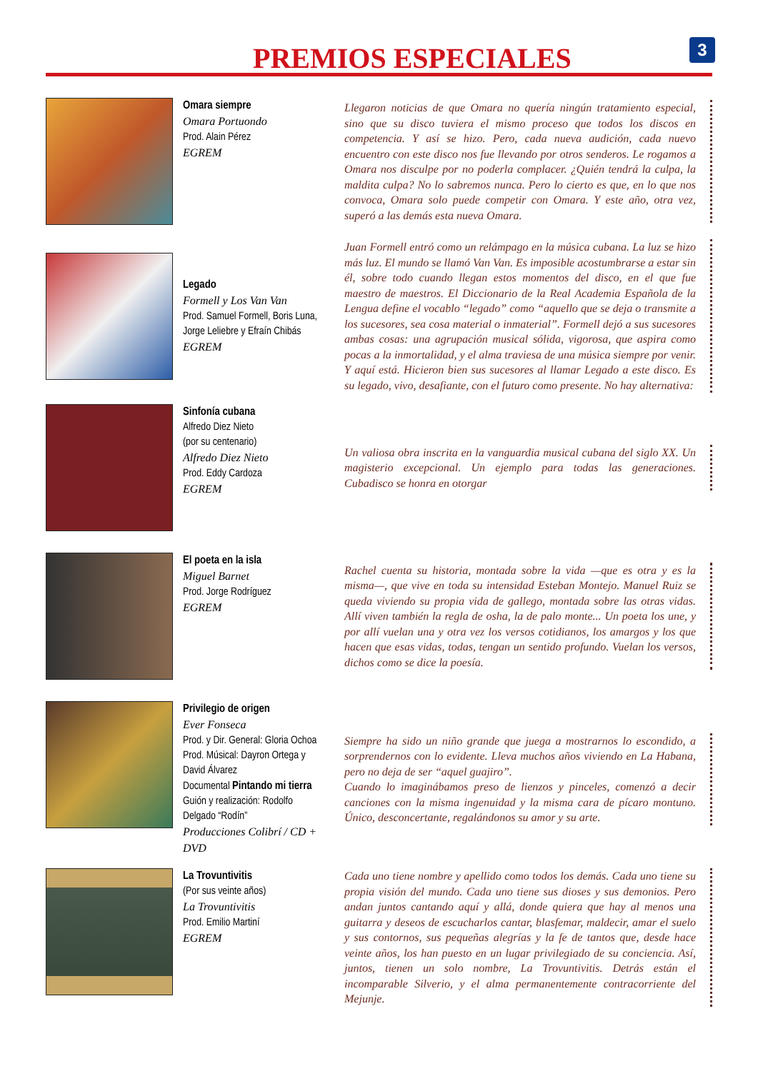PREMIOS ESPECIALES
3
Omara siempre
Omara Portuondo
Prod. Alain Pérez
EGREM
Llegaron noticias de que Omara no quería ningún tratamiento especial, sino que su disco tuviera el mismo proceso que todos los discos en competencia. Y así se hizo. Pero, cada nueva audición, cada nuevo encuentro con este disco nos fue llevando por otros senderos. Le rogamos a Omara nos disculpe por no poderla complacer. ¿Quién tendrá la culpa, la maldita culpa? No lo sabremos nunca. Pero lo cierto es que, en lo que nos convoca, Omara solo puede competir con Omara. Y este año, otra vez, superó a las demás esta nueva Omara.
Legado
Formell y Los Van Van
Prod. Samuel Formell, Boris Luna, Jorge Leliebre y Efraín Chibás
EGREM
Juan Formell entró como un relámpago en la música cubana. La luz se hizo más luz. El mundo se llamó Van Van. Es imposible acostumbrarse a estar sin él, sobre todo cuando llegan estos momentos del disco, en el que fue maestro de maestros. El Diccionario de la Real Academia Española de la Lengua define el vocablo “legado” como “aquello que se deja o transmite a los sucesores, sea cosa material o inmaterial”. Formell dejó a sus sucesores ambas cosas: una agrupación musical sólida, vigorosa, que aspira como pocas a la inmortalidad, y el alma traviesa de una música siempre por venir. Y aquí está. Hicieron bien sus sucesores al llamar Legado a este disco. Es su legado, vivo, desafiante, con el futuro como presente. No hay alternativa:
Sinfonía cubana
Alfredo Diez Nieto
(por su centenario)
Alfredo Diez Nieto
Prod. Eddy Cardoza
EGREM
Un valiosa obra inscrita en la vanguardia musical cubana del siglo XX. Un magisterio excepcional. Un ejemplo para todas las generaciones. Cubadisco se honra en otorgar
El poeta en la isla
Miguel Barnet
Prod. Jorge Rodríguez
EGREM
Rachel cuenta su historia, montada sobre la vida —que es otra y es la misma—, que vive en toda su intensidad Esteban Montejo. Manuel Ruiz se queda viviendo su propia vida de gallego, montada sobre las otras vidas. Allí viven también la regla de osha, la de palo monte... Un poeta los une, y por allí vuelan una y otra vez los versos cotidianos, los amargos y los que hacen que esas vidas, todas, tengan un sentido profundo. Vuelan los versos, dichos como se dice la poesía.
Privilegio de origen
Ever Fonseca
Prod. y Dir. General: Gloria Ochoa
Prod. Músical: Dayron Ortega y David Álvarez
Documental Pintando mi tierra
Guión y realización: Rodolfo Delgado “Rodín”
Producciones Colibrí / CD + DVD
Siempre ha sido un niño grande que juega a mostrarnos lo escondido, a sorprendernos con lo evidente. Lleva muchos años viviendo en La Habana, pero no deja de ser “aquel guajiro”.
Cuando lo imaginábamos preso de lienzos y pinceles, comenzó a decir canciones con la misma ingenuidad y la misma cara de pícaro montuno. Único, desconcertante, regalándonos su amor y su arte.
La Trovuntivitis
(Por sus veinte años)
La Trovuntivitis
Prod. Emilio Martiní
EGREM
Cada uno tiene nombre y apellido como todos los demás. Cada uno tiene su propia visión del mundo. Cada uno tiene sus dioses y sus demonios. Pero andan juntos cantando aquí y allá, donde quiera que hay al menos una guitarra y deseos de escucharlos cantar, blasfemar, maldecir, amar el suelo y sus contornos, sus pequeñas alegrías y la fe de tantos que, desde hace veinte años, los han puesto en un lugar privilegiado de su conciencia. Así, juntos, tienen un solo nombre, La Trovuntivitis. Detrás están el incomparable Silverio, y el alma permanentemente contracorriente del Mejunje.